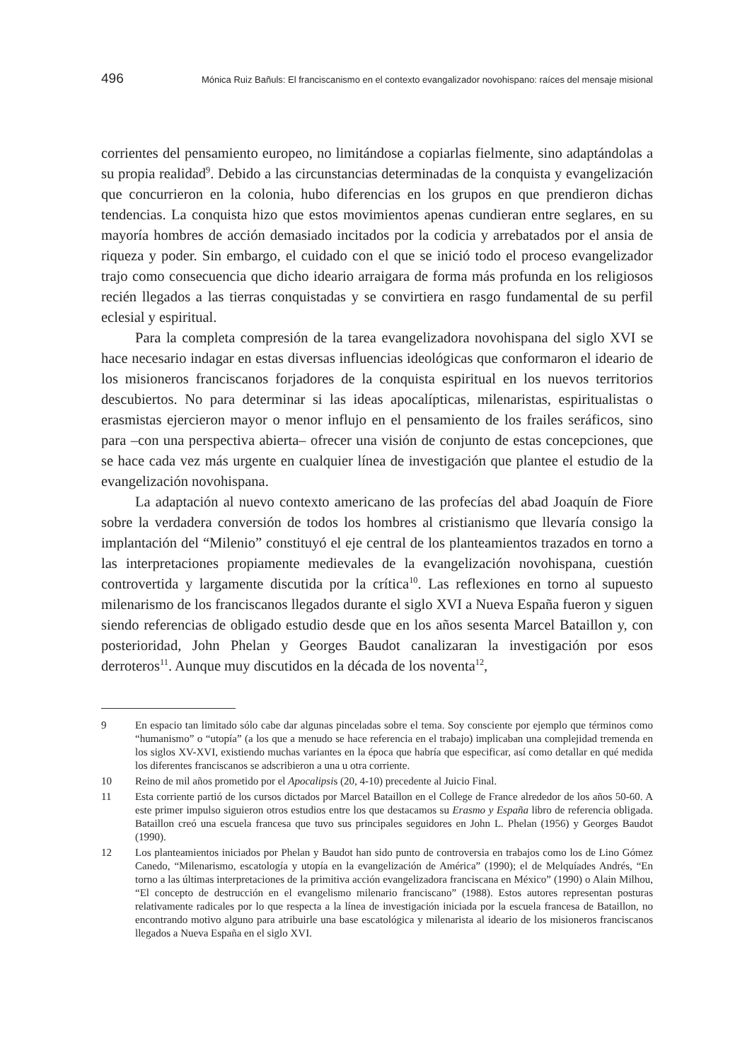496 Mónica Ruiz Bañuls: El franciscanismo en el contexto evangalizador novohispano: raíces del mensaje misional
corrientes del pensamiento europeo, no limitándose a copiarlas fielmente, sino adaptándolas a su propia realidad<sup>9</sup>. Debido a las circunstancias determinadas de la conquista y evangelización que concurrieron en la colonia, hubo diferencias en los grupos en que prendieron dichas tendencias. La conquista hizo que estos movimientos apenas cundieran entre seglares, en su mayoría hombres de acción demasiado incitados por la codicia y arrebatados por el ansia de riqueza y poder. Sin embargo, el cuidado con el que se inició todo el proceso evangelizador trajo como consecuencia que dicho ideario arraigara de forma más profunda en los religiosos recién llegados a las tierras conquistadas y se convirtiera en rasgo fundamental de su perfil eclesial y espiritual.
Para la completa compresión de la tarea evangelizadora novohispana del siglo XVI se hace necesario indagar en estas diversas influencias ideológicas que conformaron el ideario de los misioneros franciscanos forjadores de la conquista espiritual en los nuevos territorios descubiertos. No para determinar si las ideas apocalípticas, milenaristas, espiritualistas o erasmistas ejercieron mayor o menor influjo en el pensamiento de los frailes seráficos, sino para –con una perspectiva abierta– ofrecer una visión de conjunto de estas concepciones, que se hace cada vez más urgente en cualquier línea de investigación que plantee el estudio de la evangelización novohispana.
La adaptación al nuevo contexto americano de las profecías del abad Joaquín de Fiore sobre la verdadera conversión de todos los hombres al cristianismo que llevaría consigo la implantación del “Milenio” constituyó el eje central de los planteamientos trazados en torno a las interpretaciones propiamente medievales de la evangelización novohispana, cuestión controvertida y largamente discutida por la crítica<sup>10</sup>. Las reflexiones en torno al supuesto milenarismo de los franciscanos llegados durante el siglo XVI a Nueva España fueron y siguen siendo referencias de obligado estudio desde que en los años sesenta Marcel Bataillon y, con posterioridad, John Phelan y Georges Baudot canalizaran la investigación por esos derroteros<sup>11</sup>. Aunque muy discutidos en la década de los noventa<sup>12</sup>,
9 En espacio tan limitado sólo cabe dar algunas pinceladas sobre el tema. Soy consciente por ejemplo que términos como “humanismo” o “utopía” (a los que a menudo se hace referencia en el trabajo) implicaban una complejidad tremenda en los siglos XV-XVI, existiendo muchas variantes en la época que habría que especificar, así como detallar en qué medida los diferentes franciscanos se adscribieron a una u otra corriente.
10 Reino de mil años prometido por el Apocalipsis (20, 4-10) precedente al Juicio Final.
11 Esta corriente partió de los cursos dictados por Marcel Bataillon en el College de France alrededor de los años 50-60. A este primer impulso siguieron otros estudios entre los que destacamos su Erasmo y España libro de referencia obligada. Bataillon creó una escuela francesa que tuvo sus principales seguidores en John L. Phelan (1956) y Georges Baudot (1990).
12 Los planteamientos iniciados por Phelan y Baudot han sido punto de controversia en trabajos como los de Lino Gómez Canedo, “Milenarismo, escatología y utopía en la evangelización de América” (1990); el de Melquíades Andrés, “En torno a las últimas interpretaciones de la primitiva acción evangelizadora franciscana en México” (1990) o Alain Milhou, “El concepto de destrucción en el evangelismo milenario franciscano” (1988). Estos autores representan posturas relativamente radicales por lo que respecta a la línea de investigación iniciada por la escuela francesa de Bataillon, no encontrando motivo alguno para atribuirle una base escatológica y milenarista al ideario de los misioneros franciscanos llegados a Nueva España en el siglo XVI.